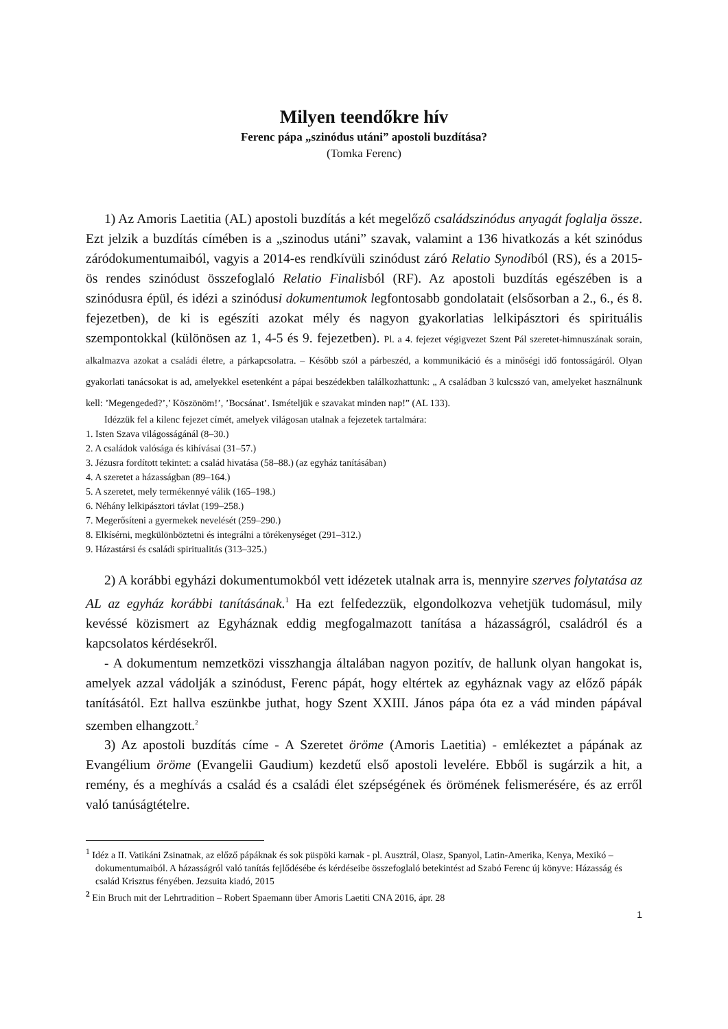Milyen teendőkre hív
Ferenc pápa „szinódus utáni” apostoli buzdítása?
(Tomka Ferenc)
1) Az Amoris Laetitia (AL) apostoli buzdítás a két megelőző családszinódus anyagát foglalja össze. Ezt jelzik a buzdítás címében is a „szinodus utáni” szavak, valamint a 136 hivatkozás a két szinódus záródokumentumaiból, vagyis a 2014-es rendkívüli szinódust záró Relatio Synodiból (RS), és a 2015-ös rendes szinódust összefoglaló Relatio Finalisból (RF). Az apostoli buzdítás egészében is a szinódusra épül, és idézi a szinódusi dokumentumok legfontosabb gondolatait (elsősorban a 2., 6., és 8. fejezetben), de ki is egészíti azokat mély és nagyon gyakorlatias lelkipásztori és spirituális szempontokkal (különösen az 1, 4-5 és 9. fejezetben). Pl. a 4. fejezet végigvezet Szent Pál szeretet-himnuszának sorain, alkalmazva azokat a családi életre, a párkapcsolatra. – Később szól a párbeszéd, a kommunikáció és a minőségi idő fontosságáról. Olyan gyakorlati tanácsokat is ad, amelyekkel esetenként a pápai beszédekben találkozhattunk: „ A családban 3 kulcsszó van, amelyeket használnunk kell: ’Megengeded?’,’ Köszönöm!’, ’Bocsánat’. Ismételjük e szavakat minden nap!” (AL 133).
Idézzük fel a kilenc fejezet címét, amelyek világosan utalnak a fejezetek tartalmára:
1. Isten Szava világosságánál (8–30.)
2. A családok valósága és kihívásai (31–57.)
3. Jézusra fordított tekintet: a család hivatása (58–88.) (az egyház tanításában)
4. A szeretet a házasságban (89–164.)
5. A szeretet, mely termékennyé válik (165–198.)
6. Néhány lelkipásztori távlat (199–258.)
7. Megerősíteni a gyermekek nevelését (259–290.)
8. Elkísérni, megkülönböztetni és integrálni a törékenységet (291–312.)
9. Házastársi és családi spiritualitás (313–325.)
2) A korábbi egyházi dokumentumokból vett idézetek utalnak arra is, mennyire szerves folytatása az AL az egyház korábbi tanításának.<sup>1</sup> Ha ezt felfedezzük, elgondolkozva vehetjük tudomásul, mily kevéssé közismert az Egyháznak eddig megfogalmazott tanítása a házasságról, családról és a kapcsolatos kérdésekről.
- A dokumentum nemzetközi visszhangja általában nagyon pozitív, de hallunk olyan hangokat is, amelyek azzal vádolják a szinódust, Ferenc pápát, hogy eltértek az egyháznak vagy az előző pápák tanításától. Ezt hallva eszünkbe juthat, hogy Szent XXIII. János pápa óta ez a vád minden pápával szemben elhangzott.<sup>2</sup>
3) Az apostoli buzdítás címe - A Szeretet öröme (Amoris Laetitia) - emlékeztet a pápának az Evangélium öröme (Evangelii Gaudium) kezdetű első apostoli levelére. Ebből is sugárzik a hit, a remény, és a meghívás a család és a családi élet szépségének és örömének felismerésére, és az erről való tanúságtételre.
<sup>1</sup> Idéz a II. Vatikáni Zsinatnak, az előző pápáknak és sok püspöki karnak - pl. Ausztrál, Olasz, Spanyol, Latin-Amerika, Kenya, Mexikó – dokumentumaiból. A házasságról való tanítás fejlődésébe és kérdéseibe összefoglaló betekintést ad Szabó Ferenc új könyve: Házasság és család Krisztus fényében. Jezsuita kiadó, 2015
<sup>2</sup> Ein Bruch mit der Lehrtradition – Robert Spaemann über Amoris Laetiti CNA 2016, ápr. 28
1